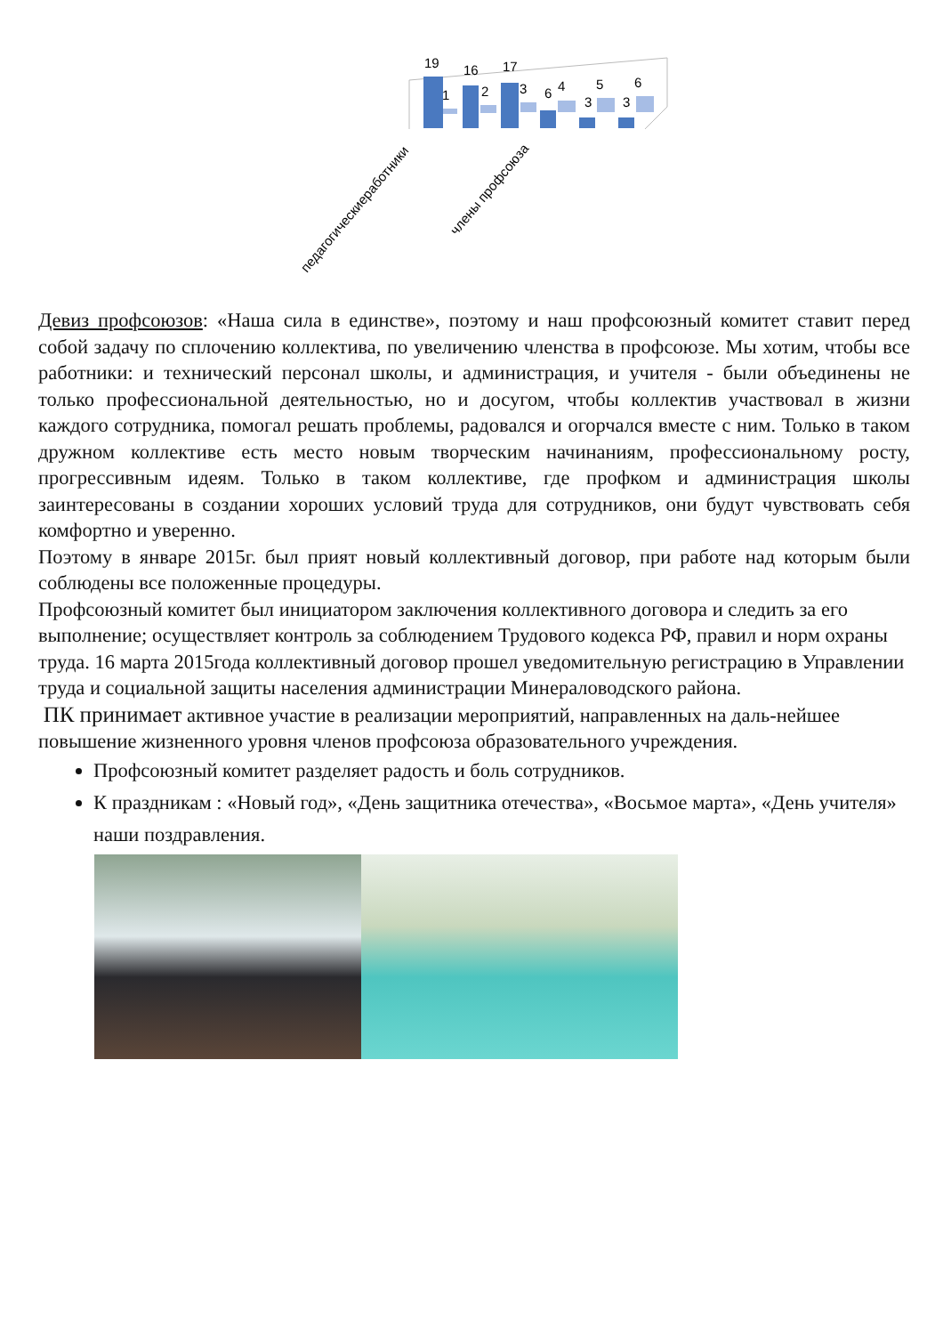19
16
17
1
2
3
6
4
5
6
3
3
педагогическиеработники
члены профсоюза
Девиз профсоюзов: «Наша сила в единстве», поэтому и наш профсоюзный комитет ставит перед собой задачу по сплочению коллектива, по увеличению членства в профсоюзе. Мы хотим, чтобы все работники: и технический персонал школы, и администрация, и учителя - были объединены не только профессиональной деятельностью, но и досугом, чтобы коллектив участвовал в жизни каждого сотрудника, помогал решать проблемы, радовался и огорчался вместе с ним. Только в таком дружном коллективе есть место новым творческим начинаниям, профессиональному росту, прогрессивным идеям. Только в таком коллективе, где профком и администрация школы заинтересованы в создании хороших условий труда для сотрудников, они будут чувствовать себя комфортно и уверенно.
Поэтому в январе 2015г. был прият новый коллективный договор, при работе над которым были соблюдены все положенные процедуры.
Профсоюзный комитет был инициатором заключения коллективного договора и следить за его выполнение; осуществляет контроль за соблюдением Трудового кодекса РФ, правил и норм охраны труда. 16 марта 2015года коллективный договор прошел уведомительную регистрацию в Управлении труда и социальной защиты населения администрации Минераловодского района.
ПК принимает активное участие в реализации мероприятий, направленных на даль-нейшее повышение жизненного уровня членов профсоюза образовательного учреждения.
Профсоюзный комитет разделяет радость и боль сотрудников.
К праздникам : «Новый год», «День защитника отечества», «Восьмое марта», «День учителя» наши поздравления.